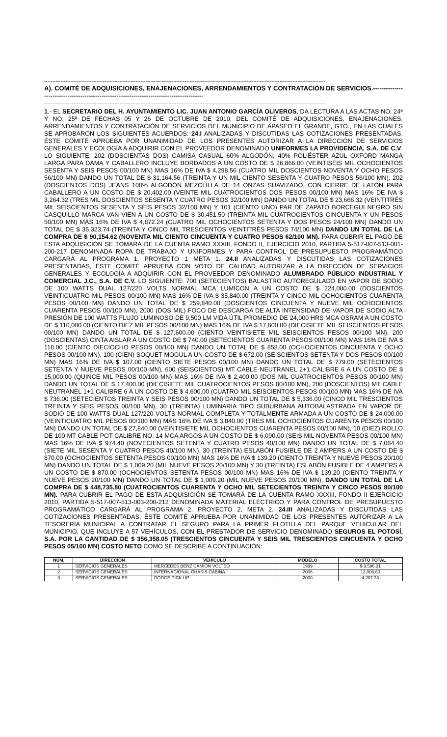----------------------------------------------------------------------------------------------------------------------------------------------------------------------------
A). COMITÉ DE ADQUISICIONES, ENAJENACIONES, ARRENDAMIENTOS Y CONTRATACIÓN DE SERVICIOS.-----------------------------------------------------------------------------------------
----------------------------------------------------------------------------------------------------------------------------------------------------------------------------
1.- EL SECRETARIO DEL H. AYUNTAMIENTO LIC. JUAN ANTONIO GARCÍA OLIVEROS, DA LECTURA A LAS ACTAS NO. 24ª Y NO. 25ª DE FECHAS 05 Y 26 DE OCTUBRE DE 2010, DEL COMITÉ DE ADQUISICIONES, ENAJENACIONES, ARRENDAMIENTOS Y CONTRATACIÓN DE SERVICIOS DEL MUNICIPIO DE APASEO EL GRANDE, GTO., EN LAS CUALES SE APROBARON LOS SIGUIENTES ACUERDOS: 24.I ANALIZADAS Y DISCUTIDAS LAS COTIZACIONES PRESENTADAS, ÉSTE COMITÉ APRUEBA POR UNANIMIDAD DE LOS PRESENTES AUTORIZAR A LA DIRECCIÓN DE SERVICIOS GENERALES Y ECOLOGÍA A ADQUIRIR CON EL PROVEEDOR DENOMINADO UNIFORMES LA PROVIDENCIA, S.A. DE C.V. LO SIGUIENTE: 202 (DOSCIENTAS DOS) CAMISA CASUAL 60% ALGODÓN, 40% POLIÉSTER AZUL OXFORD MANGA LARGA PARA DAMA Y CABALLERO INCLUYE BORDADOS A UN COSTO DE $ 26,866.00 (VEINTISÉIS MIL OCHOCIENTOS SESENTA Y SEIS PESOS 00/100 MN) MAS 16% DE IVA $ 4,298.56 (CUATRO MIL DOSCIENTOS NOVENTA Y OCHO PESOS 56/100 MN) DANDO UN TOTAL DE $ 31,164.56 (TREINTA Y UN MIL CIENTO SESENTA Y CUATRO PESOS 56/100 MN), 202 (DOSCIENTOS DOS) JEANS 100% ALGODÓN MEZCLILLA DE 14 ONZAS SUAVIZADO, CON CIERRE DE LATÓN PARA CABALLERO A UN COSTO DE $ 20,402.00 (VEINTE MIL CUATROCIENTOS DOS PESOS 00/100 MN) MAS 16% DE IVA $ 3,264.32 (TRES MIL DOSCIENTOS SESENTA Y CUATRO PESOS 32/100 MN) DANDO UN TOTAL DE $ 23,666.32 (VEINTITRÉS MIL SEISCIENTOS SESENTA Y SEIS PESOS 32/100 MN) Y 101 (CIENTO UNO) PAR DE ZAPATO BORCEGUI NEGRO SIN CASQUILLO MARCA VAN VIEN A UN COSTO DE $ 30,451.50 (TREINTA MIL CUATROCIENTOS CINCUENTA Y UN PESOS 50/100 MN) MAS 16% DE IVA $ 4,872.24 (CUATRO MIL OCHOCIENTOS SETENTA Y DOS PESOS 24/100 MN) DANDO UN TOTAL DE $ 35,323.74 (TREINTA Y CINCO MIL TRESCIENTOS VEINTITRÉS PESOS 74/100 MN) DANDO UN TOTAL DE LA COMPRA DE $ 90,154.62 (NOVENTA MIL CIENTO CINCUENTA Y CUATRO PESOS 62/100 MN). PARA CUBRIR EL PAGO DE ESTA ADQUISICIÓN SE TOMARÁ DE LA CUENTA RAMO XXXIII, FONDO II, EJERCICIO 2010, PARTIDA 5-517-007-513-001-200-217 DENOMINADA ROPA DE TRABAJO Y UNIFORMES Y PARA CONTROL DE PRESUPUESTO PROGRAMÁTICO CARGARÁ AL PROGRAMA 1, PROYECTO 1 META 1. 24.II ANALIZADAS Y DISCUTIDAS LAS COTIZACIONES PRESENTADAS, ÉSTE COMITÉ APRUEBA CON VOTO DE CALIDAD AUTORIZAR A LA DIRECCIÓN DE SERVICIOS GENERALES Y ECOLOGÍA A ADQUIRIR CON EL PROVEEDOR DENOMINADO ALUMBRADO PÚBLICO INDUSTRIAL Y COMERCIAL J.C., S.A. DE C.V. LO SIGUIENTE: 700 (SETECIENTOS) BALASTRO AUTOREGULADO EN VAPOR DE SODIO DE 100 WATTS DUAL 127/220 VOLTS NORMAL MCA LUMICON A UN COSTO DE $ 224,000.00 (DOSCIENTOS VEINTICUATRO MIL PESOS 00/100 MN) MAS 16% DE IVA $ 35,840.00 (TREINTA Y CINCO MIL OCHOCIENTOS CUARENTA PESOS 00/100 MN) DANDO UN TOTAL DE $ 259,840.00 (DOSCIENTOS CINCUENTA Y NUEVE MIL OCHOCIENTOS CUARENTA PESOS 00/100 MN), 2000 (DOS MIL) FOCO DE DESCARGA DE ALTA INTENSIDAD DE VAPOR DE SODIO ALTA PRESIÓN DE 100 WATTS FLUJO LUMINOSO DE 9,500 LM VIDA ÚTIL PROMEDIO DE 24,000 HRS MCA OSRAM A UN COSTO DE $ 110,000.00 (CIENTO DIEZ MIL PESOS 00/100 MN) MAS 16% DE IVA $ 17,600.00 (DIECISIETE MIL SEISCIENTOS PESOS 00/100 MN) DANDO UN TOTAL DE $ 127,600.00 (CIENTO VEINTISIETE MIL SEISCIENTOS PESOS 00/100 MN), 200 (DOSCIENTAS) CINTA AISLAR A UN COSTO DE $ 740.00 (SETECIENTOS CUARENTA PESOS 00/100 MN) MAS 16% DE IVA $ 118.00 (CIENTO DIECIOCHO PESOS 00/100 MN) DANDO UN TOTAL DE $ 858.00 (OCHOCIENTOS CINCUENTA Y OCHO PESOS 00/100 MN), 100 (CIEN) SOQUET MOGUL A UN COSTO DE $ 672.00 (SEISCIENTOS SETENTA Y DOS PESOS 00/100 MN) MAS 16% DE IVA $ 107.00 (CIENTO SIETE PESOS 00/100 MN) DANDO UN TOTAL DE $ 779.00 (SETECIENTOS SETENTA Y NUEVE PESOS 00/100 MN), 600 (SEISCIENTOS) MT CABLE NEUTRANEL 2+1 CALIBRE 6 A UN COSTO DE $ 15,000.00 (QUINCE MIL PESOS 00/100 MN) MAS 16% DE IVA $ 2,400.00 (DOS MIL CUATROCIENTOS PESOS 00/100 MN) DANDO UN TOTAL DE $ 17,400.00 (DIECISIETE MIL CUATROCIENTOS PESOS 00/100 MN), 200 (DOSCIENTOS) MT CABLE NEUTRANEL 1+1 CALIBRE 6 A UN COSTO DE $ 4,600.00 (CUATRO MIL SEISCIENTOS PESOS 00/100 MN) MAS 16% DE IVA $ 736.00 (SETECIENTOS TREINTA Y SEIS PESOS 00/100 MN) DANDO UN TOTAL DE $ 5,336.00 (CINCO MIL TRESCIENTOS TREINTA Y SEIS PESOS 00/100 MN), 30 (TREINTA) LUMINARIA TIPO SUBURBANA AUTOBALASTRADA EN VAPOR DE SODIO DE 100 WATTS DUAL 127/220 VOLTS NORMAL COMPLETA Y TOTALMENTE ARMADA A UN COSTO DE $ 24,000.00 (VEINTICUATRO MIL PESOS 00/100 MN) MAS 16% DE IVA $ 3,840.00 (TRES MIL OCHOCIENTOS CUARENTA PESOS 00/100 MN) DANDO UN TOTAL DE $ 27,840.00 (VEINTISIETE MIL OCHOCIENTOS CUARENTA PESOS 00/100 MN), 10 (DIEZ) ROLLO DE 100 MT CABLE POT CALIBRE NO. 14 MCA ARGOS A UN COSTO DE $ 6,090.00 (SEIS MIL NOVENTA PESOS 00/100 MN) MAS 16% DE IVA $ 974.40 (NOVECIENTOS SETENTA Y CUATRO PESOS 40/100 MN) DANDO UN TOTAL DE $ 7,064.40 (SIETE MIL SESENTA Y CUATRO PESOS 40/100 MN), 30 (TREINTA) ESLABÓN FUSIBLE DE 2 AMPERS A UN COSTO DE $ 870.00 (OCHOCIENTOS SETENTA PESOS 00/100 MN) MAS 16% DE IVA $ 139.20 (CIENTO TREINTA Y NUEVE PESOS 20/100 MN) DANDO UN TOTAL DE $ 1,009.20 (MIL NUEVE PESOS 20/100 MN) Y 30 (TREINTA) ESLABÓN FUSIBLE DE 4 AMPERS A UN COSTO DE $ 870.00 (OCHOCIENTOS SETENTA PESOS 00/100 MN) MAS 16% DE IVA $ 139.20 (CIENTO TREINTA Y NUEVE PESOS 20/100 MN) DANDO UN TOTAL DE $ 1,009.20 (MIL NUEVE PESOS 20/100 MN), DANDO UN TOTAL DE LA COMPRA DE $ 448,735.80 (CUATROCIENTOS CUARENTA Y OCHO MIL SETECIENTOS TREINTA Y CINCO PESOS 80/100 MN). PARA CUBRIR EL PAGO DE ESTA ADQUISICIÓN SE TOMARÁ DE LA CUENTA RAMO XXXIII, FONDO II EJERCICIO 2010, PARTIDA 5-517-007-513-003-200-212 DENOMINADA MATERIAL ELÉCTRICO Y PARA CONTROL DE PRESUPUESTO PROGRAMÁTICO CARGARÁ AL PROGRAMA 2, PROYECTO 2, META 2. 24.III ANALIZADAS Y DISCUTIDAS LAS COTIZACIONES PRESENTADAS, ÉSTE COMITÉ APRUEBA POR UNANIMIDAD DE LOS PRESENTES AUTORIZAR A LA TESORERÍA MUNICIPAL A CONTRATAR EL SEGURO PARA LA PRIMER FLOTILLA DEL PARQUE VEHICULAR DEL MUNICIPIO, QUE INCLUYE A 57 VEHÍCULOS, CON EL PRESTADOR DE SERVICIO DENOMINADO SEGUROS EL POTOSÍ, S.A. POR LA CANTIDAD DE $ 356,358.05 (TRESCIENTOS CINCUENTA Y SEIS MIL TRESCIENTOS CINCUENTA Y OCHO PESOS 05/100 MN) COSTO NETO COMO SE DESCRIBE A CONTINUACIÓN:
| NÚM. | DIRECCIÓN | VEHÍCULO | MODELO | COSTO TOTAL |
| --- | --- | --- | --- | --- |
| 1 | SERVICIOS GENERALES | MERCEDES BENZ CAMION VOLTEO | 1999 | $ 9,586.31 |
| 2 | SERVICIOS GENERALES | INTERNACIONAL CHASIS CABINA | 2006 | 12,006.60 |
| 3 | SERVICIOS GENERALES | DODGE PICK UP | 2000 | 4,207.33 |